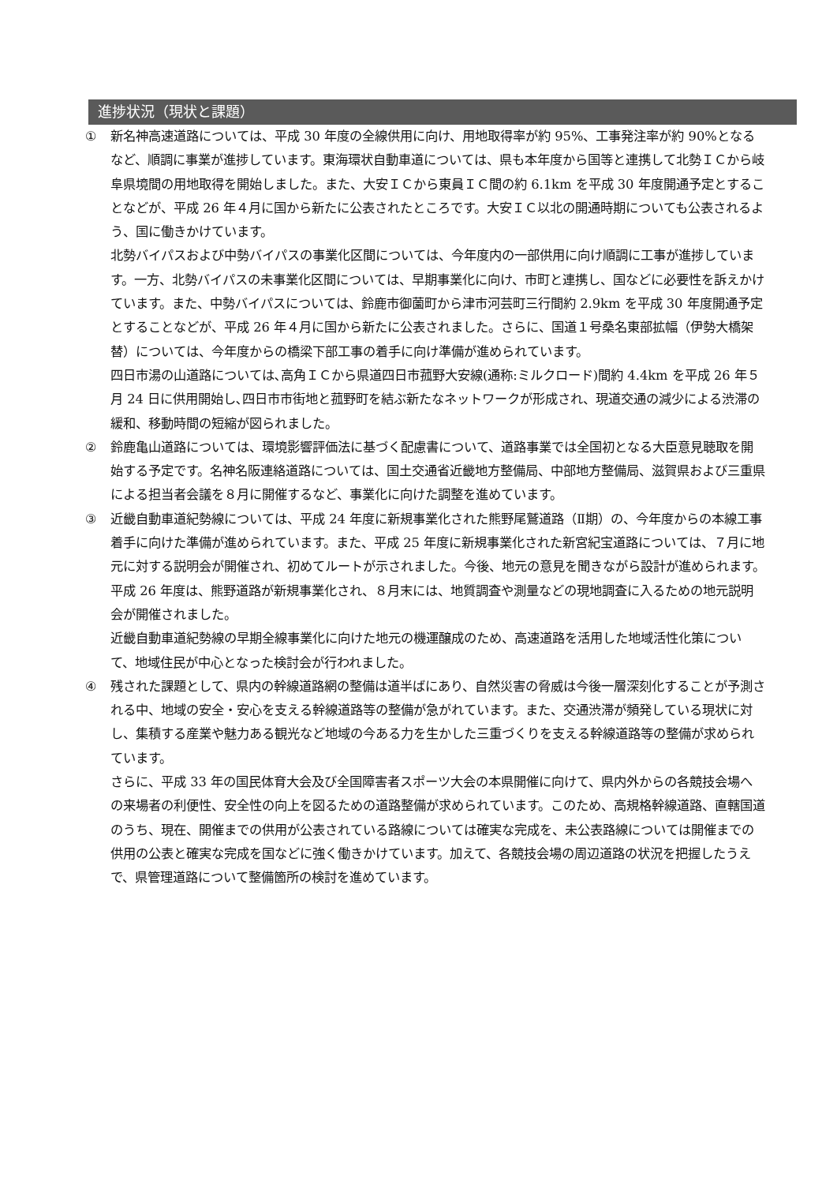進捗状況（現状と課題）
① 新名神高速道路については、平成 30 年度の全線供用に向け、用地取得率が約 95%、工事発注率が約 90%となるなど、順調に事業が進捗しています。東海環状自動車道については、県も本年度から国等と連携して北勢ＩＣから岐阜県境間の用地取得を開始しました。また、大安ＩＣから東員ＩＣ間の約 6.1km を平成 30 年度開通予定とすることなどが、平成 26 年４月に国から新たに公表されたところです。大安ＩＣ以北の開通時期についても公表されるよう、国に働きかけています。
北勢バイパスおよび中勢バイパスの事業化区間については、今年度内の一部供用に向け順調に工事が進捗しています。一方、北勢バイパスの未事業化区間については、早期事業化に向け、市町と連携し、国などに必要性を訴えかけています。また、中勢バイパスについては、鈴鹿市御薗町から津市河芸町三行間約 2.9km を平成 30 年度開通予定とすることなどが、平成 26 年４月に国から新たに公表されました。さらに、国道１号桑名東部拡幅（伊勢大橋架替）については、今年度からの橋梁下部工事の着手に向け準備が進められています。
四日市湯の山道路については､高角ＩＣから県道四日市菰野大安線(通称:ミルクロード)間約 4.4km を平成 26 年５月 24 日に供用開始し､四日市市街地と菰野町を結ぶ新たなネットワークが形成され、現道交通の減少による渋滞の緩和、移動時間の短縮が図られました。
② 鈴鹿亀山道路については、環境影響評価法に基づく配慮書について、道路事業では全国初となる大臣意見聴取を開始する予定です。名神名阪連絡道路については、国土交通省近畿地方整備局、中部地方整備局、滋賀県および三重県による担当者会議を８月に開催するなど、事業化に向けた調整を進めています。
③ 近畿自動車道紀勢線については、平成 24 年度に新規事業化された熊野尾鷲道路（Ⅱ期）の、今年度からの本線工事着手に向けた準備が進められています。また、平成 25 年度に新規事業化された新宮紀宝道路については、７月に地元に対する説明会が開催され、初めてルートが示されました。今後、地元の意見を聞きながら設計が進められます。平成 26 年度は、熊野道路が新規事業化され、８月末には、地質調査や測量などの現地調査に入るための地元説明会が開催されました。
近畿自動車道紀勢線の早期全線事業化に向けた地元の機運醸成のため、高速道路を活用した地域活性化策について、地域住民が中心となった検討会が行われました。
④ 残された課題として、県内の幹線道路網の整備は道半ばにあり、自然災害の脅威は今後一層深刻化することが予測される中、地域の安全・安心を支える幹線道路等の整備が急がれています。また、交通渋滞が頻発している現状に対し、集積する産業や魅力ある観光など地域の今ある力を生かした三重づくりを支える幹線道路等の整備が求められています。
さらに、平成 33 年の国民体育大会及び全国障害者スポーツ大会の本県開催に向けて、県内外からの各競技会場への来場者の利便性、安全性の向上を図るための道路整備が求められています。このため、高規格幹線道路、直轄国道のうち、現在、開催までの供用が公表されている路線については確実な完成を、未公表路線については開催までの供用の公表と確実な完成を国などに強く働きかけています。加えて、各競技会場の周辺道路の状況を把握したうえで、県管理道路について整備箇所の検討を進めています。